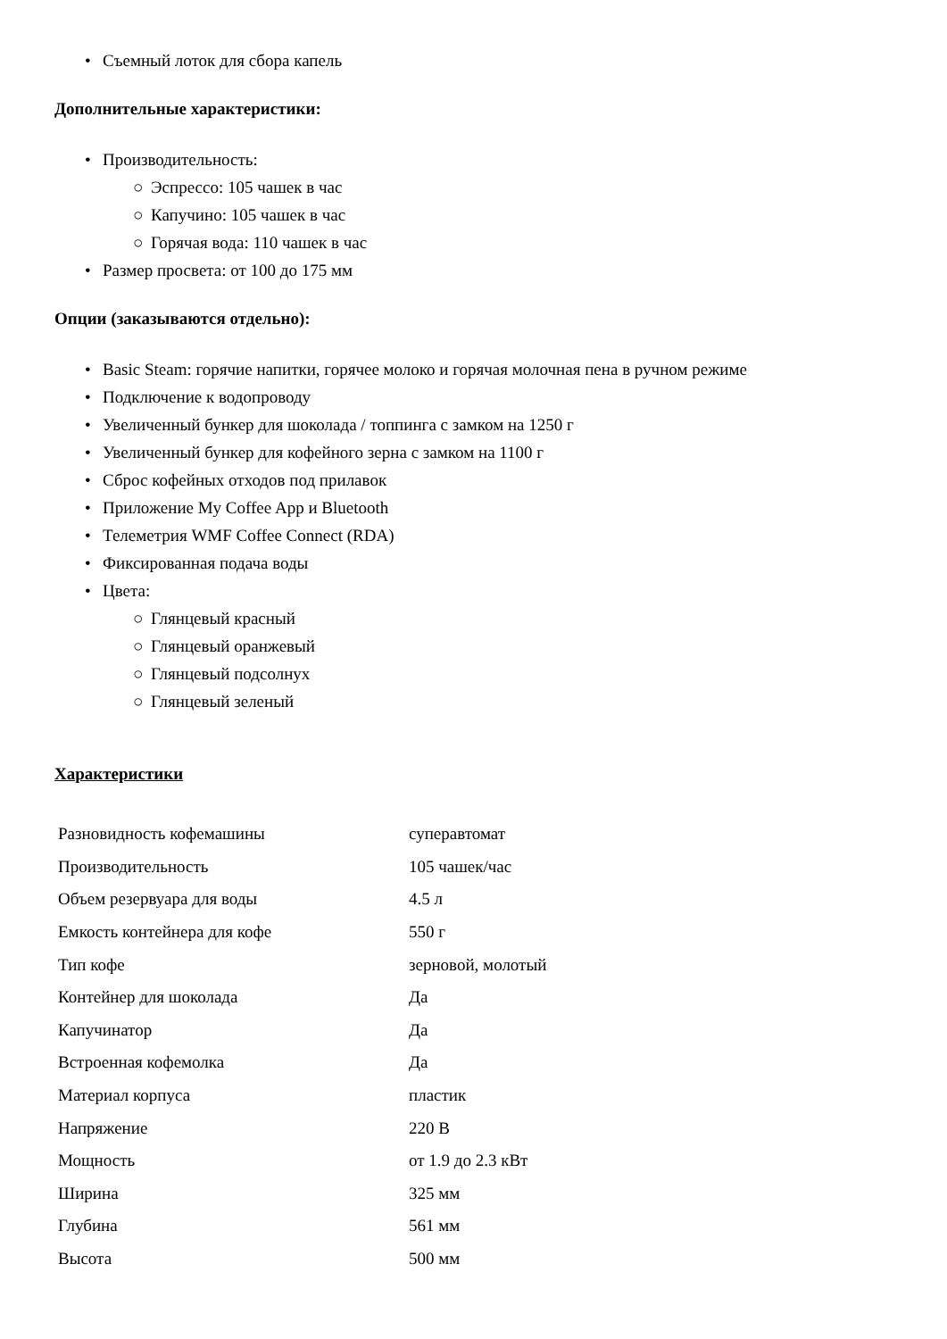• Съемный лоток для сбора капель
Дополнительные характеристики:
• Производительность:
○ Эспрессо: 105 чашек в час
○ Капучино: 105 чашек в час
○ Горячая вода: 110 чашек в час
• Размер просвета: от 100 до 175 мм
Опции (заказываются отдельно):
• Basic Steam: горячие напитки, горячее молоко и горячая молочная пена в ручном режиме
• Подключение к водопроводу
• Увеличенный бункер для шоколада / топпинга с замком на 1250 г
• Увеличенный бункер для кофейного зерна с замком на 1100 г
• Сброс кофейных отходов под прилавок
• Приложение My Coffee App и Bluetooth
• Телеметрия WMF Coffee Connect (RDA)
• Фиксированная подача воды
• Цвета:
○ Глянцевый красный
○ Глянцевый оранжевый
○ Глянцевый подсолнух
○ Глянцевый зеленый
Характеристики
| Разновидность кофемашины | суперавтомат |
| Производительность | 105 чашек/час |
| Объем резервуара для воды | 4.5 л |
| Емкость контейнера для кофе | 550 г |
| Тип кофе | зерновой, молотый |
| Контейнер для шоколада | Да |
| Капучинатор | Да |
| Встроенная кофемолка | Да |
| Материал корпуса | пластик |
| Напряжение | 220 В |
| Мощность | от 1.9 до 2.3 кВт |
| Ширина | 325 мм |
| Глубина | 561 мм |
| Высота | 500 мм |